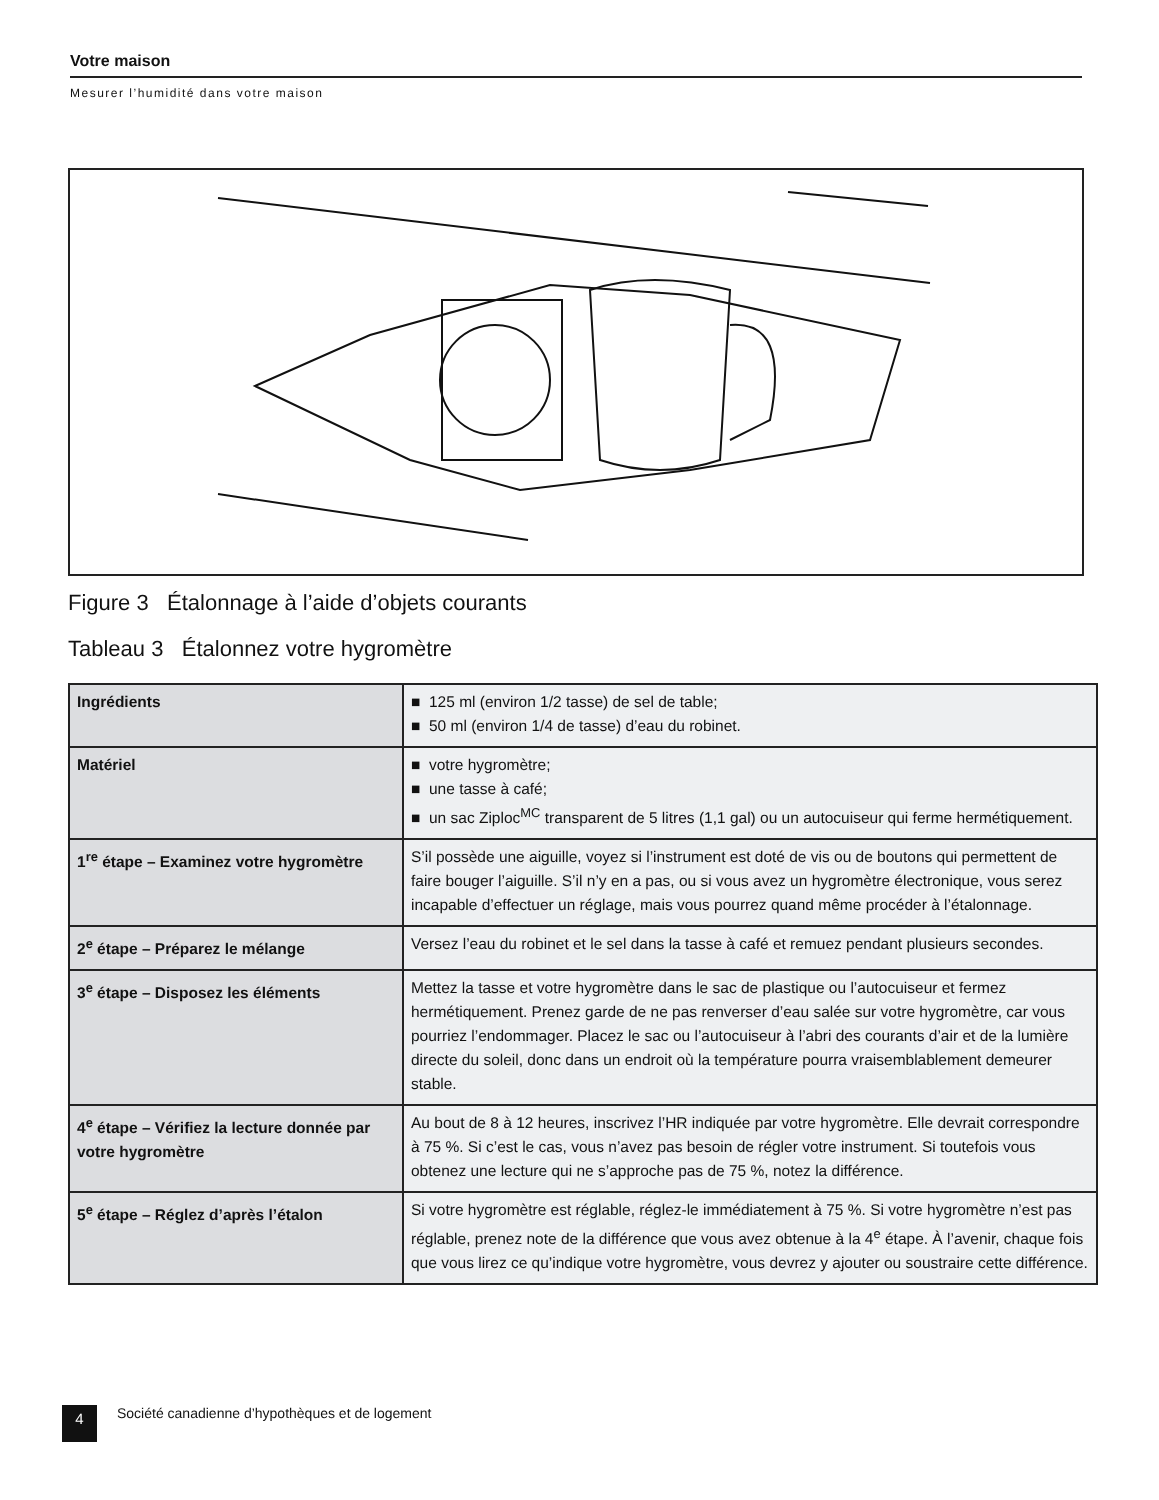Votre maison
Mesurer l’humidité dans votre maison
Figure 3 Étalonnage à l’aide d’objets courants
Tableau 3 Étalonnez votre hygromètre
| Ingrédients | ■ 125 ml (environ 1/2 tasse) de sel de table; ■ 50 ml (environ 1/4 de tasse) d’eau du robinet. |
| Matériel | ■ votre hygromètre; ■ une tasse à café; ■ un sac Ziploc<sup>MC</sup> transparent de 5 litres (1,1 gal) ou un autocuiseur qui ferme hermétiquement. |
| 1<sup>re</sup> étape – Examinez votre hygromètre | S’il possède une aiguille, voyez si l’instrument est doté de vis ou de boutons qui permettent de faire bouger l’aiguille. S’il n’y en a pas, ou si vous avez un hygromètre électronique, vous serez incapable d’effectuer un réglage, mais vous pourrez quand même procéder à l’étalonnage. |
| 2<sup>e</sup> étape – Préparez le mélange | Versez l’eau du robinet et le sel dans la tasse à café et remuez pendant plusieurs secondes. |
| 3<sup>e</sup> étape – Disposez les éléments | Mettez la tasse et votre hygromètre dans le sac de plastique ou l’autocuiseur et fermez hermétiquement. Prenez garde de ne pas renverser d’eau salée sur votre hygromètre, car vous pourriez l’endommager. Placez le sac ou l’autocuiseur à l’abri des courants d’air et de la lumière directe du soleil, donc dans un endroit où la température pourra vraisemblablement demeurer stable. |
| 4<sup>e</sup> étape – Vérifiez la lecture donnée par votre hygromètre | Au bout de 8 à 12 heures, inscrivez l’HR indiquée par votre hygromètre. Elle devrait correspondre à 75 %. Si c’est le cas, vous n’avez pas besoin de régler votre instrument. Si toutefois vous obtenez une lecture qui ne s’approche pas de 75 %, notez la différence. |
| 5<sup>e</sup> étape – Réglez d’après l’étalon | Si votre hygromètre est réglable, réglez-le immédiatement à 75 %. Si votre hygromètre n’est pas réglable, prenez note de la différence que vous avez obtenue à la 4<sup>e</sup> étape. À l’avenir, chaque fois que vous lirez ce qu’indique votre hygromètre, vous devrez y ajouter ou soustraire cette différence. |
4 Société canadienne d’hypothèques et de logement